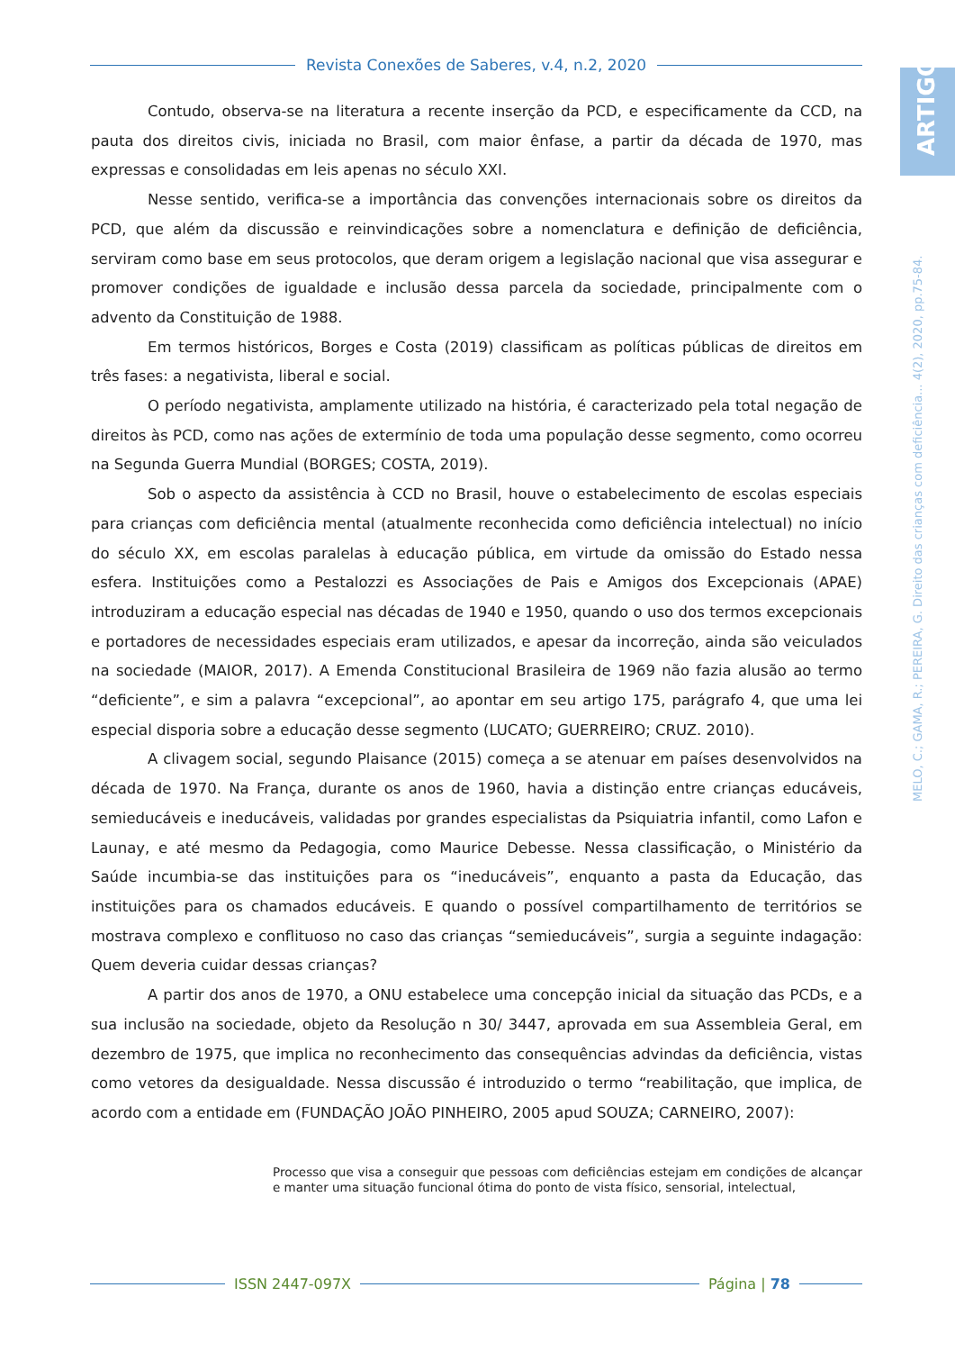Revista Conexões de Saberes, v.4, n.2, 2020
ARTIGO
MELO, C.; GAMA, R.; PEREIRA, G. Direito das crianças com deficiência... 4(2), 2020, pp.75-84.
Contudo, observa-se na literatura a recente inserção da PCD, e especificamente da CCD, na pauta dos direitos civis, iniciada no Brasil, com maior ênfase, a partir da década de 1970, mas expressas e consolidadas em leis apenas no século XXI.
Nesse sentido, verifica-se a importância das convenções internacionais sobre os direitos da PCD, que além da discussão e reinvindicações sobre a nomenclatura e definição de deficiência, serviram como base em seus protocolos, que deram origem a legislação nacional que visa assegurar e promover condições de igualdade e inclusão dessa parcela da sociedade, principalmente com o advento da Constituição de 1988.
Em termos históricos, Borges e Costa (2019) classificam as políticas públicas de direitos em três fases: a negativista, liberal e social.
O período negativista, amplamente utilizado na história, é caracterizado pela total negação de direitos às PCD, como nas ações de extermínio de toda uma população desse segmento, como ocorreu na Segunda Guerra Mundial (BORGES; COSTA, 2019).
Sob o aspecto da assistência à CCD no Brasil, houve o estabelecimento de escolas especiais para crianças com deficiência mental (atualmente reconhecida como deficiência intelectual) no início do século XX, em escolas paralelas à educação pública, em virtude da omissão do Estado nessa esfera. Instituições como a Pestalozzi es Associações de Pais e Amigos dos Excepcionais (APAE) introduziram a educação especial nas décadas de 1940 e 1950, quando o uso dos termos excepcionais e portadores de necessidades especiais eram utilizados, e apesar da incorreção, ainda são veiculados na sociedade (MAIOR, 2017). A Emenda Constitucional Brasileira de 1969 não fazia alusão ao termo “deficiente”, e sim a palavra “excepcional”, ao apontar em seu artigo 175, parágrafo 4, que uma lei especial disporia sobre a educação desse segmento (LUCATO; GUERREIRO; CRUZ. 2010).
A clivagem social, segundo Plaisance (2015) começa a se atenuar em países desenvolvidos na década de 1970. Na França, durante os anos de 1960, havia a distinção entre crianças educáveis, semieducáveis e ineducáveis, validadas por grandes especialistas da Psiquiatria infantil, como Lafon e Launay, e até mesmo da Pedagogia, como Maurice Debesse. Nessa classificação, o Ministério da Saúde incumbia-se das instituições para os “ineducáveis”, enquanto a pasta da Educação, das instituições para os chamados educáveis. E quando o possível compartilhamento de territórios se mostrava complexo e conflituoso no caso das crianças “semieducáveis”, surgia a seguinte indagação: Quem deveria cuidar dessas crianças?
A partir dos anos de 1970, a ONU estabelece uma concepção inicial da situação das PCDs, e a sua inclusão na sociedade, objeto da Resolução n 30/ 3447, aprovada em sua Assembleia Geral, em dezembro de 1975, que implica no reconhecimento das consequências advindas da deficiência, vistas como vetores da desigualdade. Nessa discussão é introduzido o termo “reabilitação, que implica, de acordo com a entidade em (FUNDAÇÃO JOÃO PINHEIRO, 2005 apud SOUZA; CARNEIRO, 2007):
Processo que visa a conseguir que pessoas com deficiências estejam em condições de alcançar e manter uma situação funcional ótima do ponto de vista físico, sensorial, intelectual,
ISSN 2447-097X Página | 78